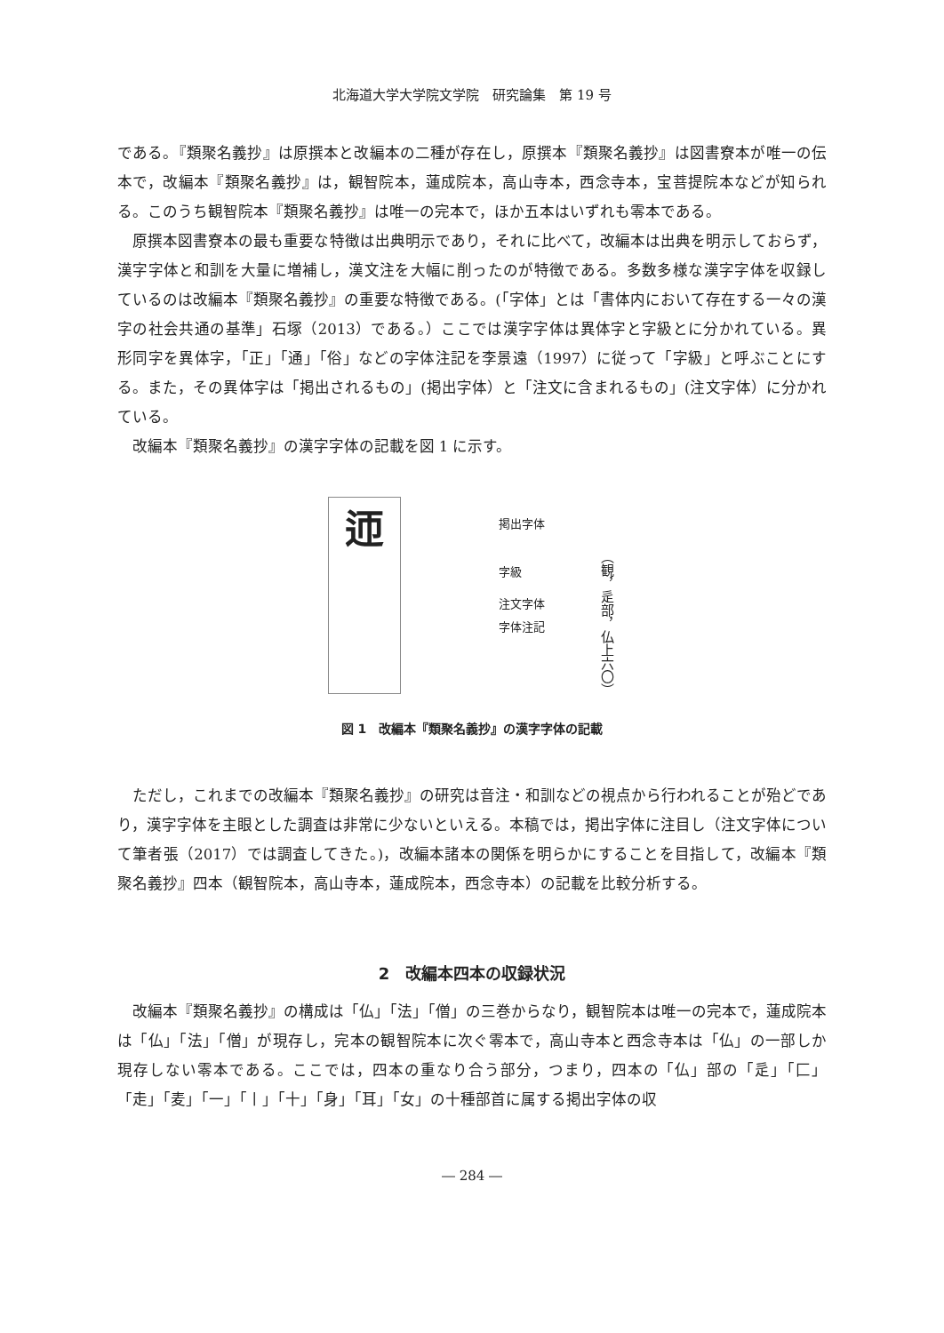北海道大学大学院文学院　研究論集　第 19 号
である。『類聚名義抄』は原撰本と改編本の二種が存在し，原撰本『類聚名義抄』は図書寮本が唯一の伝本で，改編本『類聚名義抄』は，観智院本，蓮成院本，高山寺本，西念寺本，宝菩提院本などが知られる。このうち観智院本『類聚名義抄』は唯一の完本で，ほか五本はいずれも零本である。
原撰本図書寮本の最も重要な特徴は出典明示であり，それに比べて，改編本は出典を明示しておらず，漢字字体と和訓を大量に増補し，漢文注を大幅に削ったのが特徴である。多数多様な漢字字体を収録しているのは改編本『類聚名義抄』の重要な特徴である。(「字体」とは「書体内において存在する一々の漢字の社会共通の基準」石塚（2013）である。）ここでは漢字字体は異体字と字級とに分かれている。異形同字を異体字，「正」「通」「俗」などの字体注記を李景遠（1997）に従って「字級」と呼ぶことにする。また，その異体字は「掲出されるもの」(掲出字体）と「注文に含まれるもの」(注文字体）に分かれている。
改編本『類聚名義抄』の漢字字体の記載を図 1 に示す。
迊
掲出字体
字級
注文字体
字体注記
（観，辵部，仏上六〇）
図 1　改編本『類聚名義抄』の漢字字体の記載
ただし，これまでの改編本『類聚名義抄』の研究は音注・和訓などの視点から行われることが殆どであり，漢字字体を主眼とした調査は非常に少ないといえる。本稿では，掲出字体に注目し（注文字体について筆者張（2017）では調査してきた。)，改編本諸本の関係を明らかにすることを目指して，改編本『類聚名義抄』四本（観智院本，高山寺本，蓮成院本，西念寺本）の記載を比較分析する。
2　改編本四本の収録状況
改編本『類聚名義抄』の構成は「仏」「法」「僧」の三巻からなり，観智院本は唯一の完本で，蓮成院本は「仏」「法」「僧」が現存し，完本の観智院本に次ぐ零本で，高山寺本と西念寺本は「仏」の一部しか現存しない零本である。ここでは，四本の重なり合う部分，つまり，四本の「仏」部の「辵」「匚」「走」「麦」「一」「丨」「十」「身」「耳」「女」の十種部首に属する掲出字体の収
― 284 ―